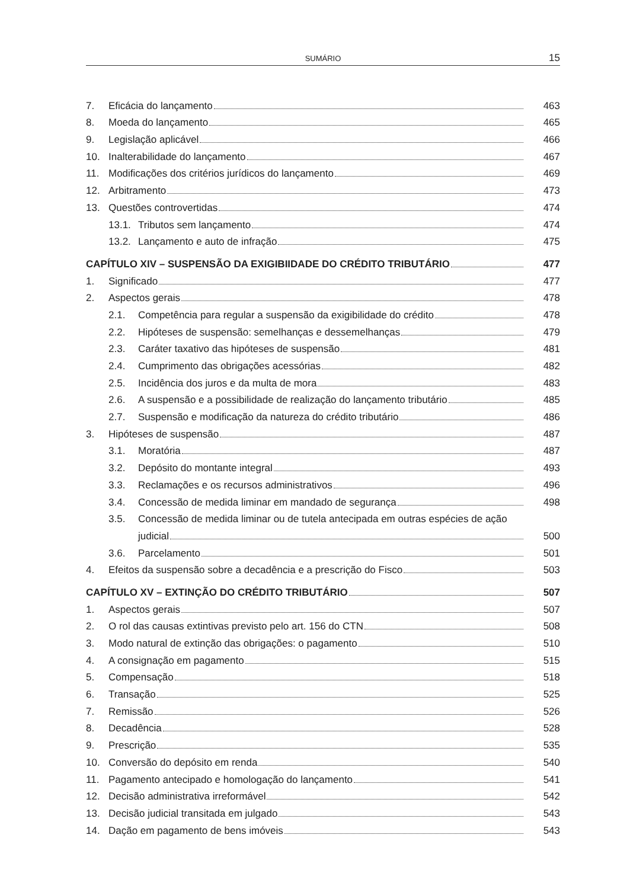SUMÁRIO 15
7. Eficácia do lançamento 463
8. Moeda do lançamento 465
9. Legislação aplicável 466
10. Inalterabilidade do lançamento 467
11. Modificações dos critérios jurídicos do lançamento 469
12. Arbitramento 473
13. Questões controvertidas 474
13.1. Tributos sem lançamento 474
13.2. Lançamento e auto de infração 475
CAPÍTULO XIV – SUSPENSÃO DA EXIGIBIIDADE DO CRÉDITO TRIBUTÁRIO 477
1. Significado 477
2. Aspectos gerais 478
2.1. Competência para regular a suspensão da exigibilidade do crédito 478
2.2. Hipóteses de suspensão: semelhanças e dessemelhanças 479
2.3. Caráter taxativo das hipóteses de suspensão 481
2.4. Cumprimento das obrigações acessórias 482
2.5. Incidência dos juros e da multa de mora 483
2.6. A suspensão e a possibilidade de realização do lançamento tributário 485
2.7. Suspensão e modificação da natureza do crédito tributário 486
3. Hipóteses de suspensão 487
3.1. Moratória 487
3.2. Depósito do montante integral 493
3.3. Reclamações e os recursos administrativos 496
3.4. Concessão de medida liminar em mandado de segurança 498
3.5. Concessão de medida liminar ou de tutela antecipada em outras espécies de ação
judicial 500
3.6. Parcelamento 501
4. Efeitos da suspensão sobre a decadência e a prescrição do Fisco 503
CAPÍTULO XV – EXTINÇÃO DO CRÉDITO TRIBUTÁRIO 507
1. Aspectos gerais 507
2. O rol das causas extintivas previsto pelo art. 156 do CTN 508
3. Modo natural de extinção das obrigações: o pagamento 510
4. A consignação em pagamento 515
5. Compensação 518
6. Transação 525
7. Remissão 526
8. Decadência 528
9. Prescrição 535
10. Conversão do depósito em renda 540
11. Pagamento antecipado e homologação do lançamento 541
12. Decisão administrativa irreformável 542
13. Decisão judicial transitada em julgado 543
14. Dação em pagamento de bens imóveis 543